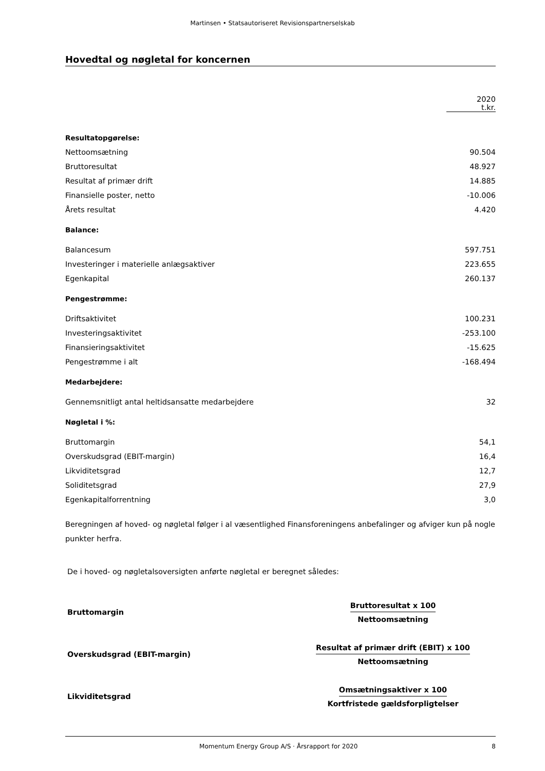Martinsen • Statsautoriseret Revisionspartnerselskab
Hovedtal og nøgletal for koncernen
| | 2020 t.kr. |
| Resultatopgørelse: | |
| Nettoomsætning | 90.504 |
| Bruttoresultat | 48.927 |
| Resultat af primær drift | 14.885 |
| Finansielle poster, netto | -10.006 |
| Årets resultat | 4.420 |
| Balance: | |
| Balancesum | 597.751 |
| Investeringer i materielle anlægsaktiver | 223.655 |
| Egenkapital | 260.137 |
| Pengestrømme: | |
| Driftsaktivitet | 100.231 |
| Investeringsaktivitet | -253.100 |
| Finansieringsaktivitet | -15.625 |
| Pengestrømme i alt | -168.494 |
| Medarbejdere: | |
| Gennemsnitligt antal heltidsansatte medarbejdere | 32 |
| Nøgletal i %: | |
| Bruttomargin | 54,1 |
| Overskudsgrad (EBIT-margin) | 16,4 |
| Likviditetsgrad | 12,7 |
| Soliditetsgrad | 27,9 |
| Egenkapitalforrentning | 3,0 |
Beregningen af hoved- og nøgletal følger i al væsentlighed Finansforeningens anbefalinger og afviger kun på nogle punkter herfra.
De i hoved- og nøgletalsoversigten anførte nøgletal er beregnet således:
| Bruttomargin | Bruttoresultat x 100 Nettoomsætning |
| Overskudsgrad (EBIT-margin) | Resultat af primær drift (EBIT) x 100 Nettoomsætning |
| Likviditetsgrad | Omsætningsaktiver x 100 Kortfristede gældsforpligtelser |
Momentum Energy Group A/S · Årsrapport for 2020 8